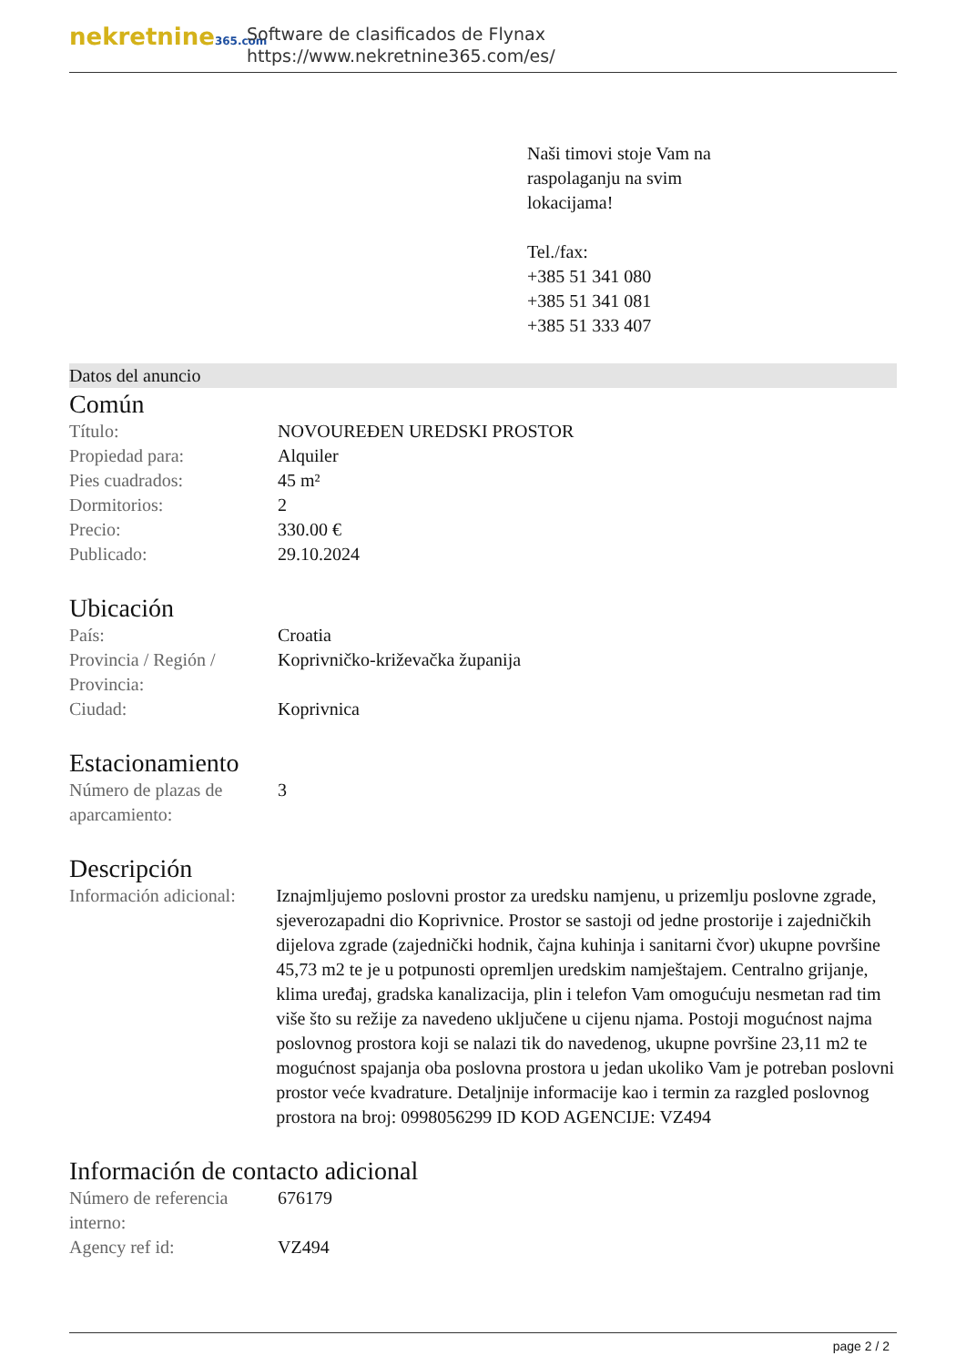nekretnine365.com
Software de clasificados de Flynax
https://www.nekretnine365.com/es/
Naši timovi stoje Vam na
raspolaganju na svim
lokacijama!
Tel./fax:
+385 51 341 080
+385 51 341 081
+385 51 333 407
Datos del anuncio
Común
| Título: | NOVOUREĐEN UREDSKI PROSTOR |
| Propiedad para: | Alquiler |
| Pies cuadrados: | 45 m² |
| Dormitorios: | 2 |
| Precio: | 330.00 € |
| Publicado: | 29.10.2024 |
Ubicación
| País: | Croatia |
| Provincia / Región / Provincia: | Koprivničko-križevačka županija |
| Ciudad: | Koprivnica |
Estacionamiento
| Número de plazas de aparcamiento: | 3 |
Descripción
| Información adicional: | Iznajmljujemo poslovni prostor za uredsku namjenu, u prizemlju poslovne zgrade, sjeverozapadni dio Koprivnice. Prostor se sastoji od jedne prostorije i zajedničkih dijelova zgrade (zajednički hodnik, čajna kuhinja i sanitarni čvor) ukupne površine 45,73 m2 te je u potpunosti opremljen uredskim namještajem. Centralno grijanje, klima uređaj, gradska kanalizacija, plin i telefon Vam omogućuju nesmetan rad tim više što su režije za navedeno uključene u cijenu njama. Postoji mogućnost najma poslovnog prostora koji se nalazi tik do navedenog, ukupne površine 23,11 m2 te mogućnost spajanja oba poslovna prostora u jedan ukoliko Vam je potreban poslovni prostor veće kvadrature. Detaljnije informacije kao i termin za razgled poslovnog prostora na broj: 0998056299 ID KOD AGENCIJE: VZ494 |
Información de contacto adicional
| Número de referencia interno: | 676179 |
| Agency ref id: | VZ494 |
page 2 / 2